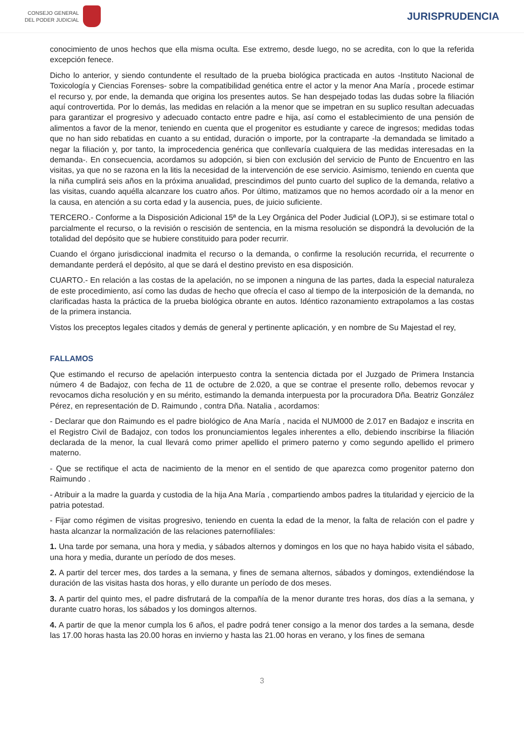CONSEJO GENERAL
DEL PODER JUDICIAL
JURISPRUDENCIA
conocimiento de unos hechos que ella misma oculta. Ese extremo, desde luego, no se acredita, con lo que la referida excepción fenece.
Dicho lo anterior, y siendo contundente el resultado de la prueba biológica practicada en autos -Instituto Nacional de Toxicología y Ciencias Forenses- sobre la compatibilidad genética entre el actor y la menor Ana María , procede estimar el recurso y, por ende, la demanda que origina los presentes autos. Se han despejado todas las dudas sobre la filiación aquí controvertida. Por lo demás, las medidas en relación a la menor que se impetran en su suplico resultan adecuadas para garantizar el progresivo y adecuado contacto entre padre e hija, así como el establecimiento de una pensión de alimentos a favor de la menor, teniendo en cuenta que el progenitor es estudiante y carece de ingresos; medidas todas que no han sido rebatidas en cuanto a su entidad, duración o importe, por la contraparte -la demandada se limitado a negar la filiación y, por tanto, la improcedencia genérica que conllevaría cualquiera de las medidas interesadas en la demanda-. En consecuencia, acordamos su adopción, si bien con exclusión del servicio de Punto de Encuentro en las visitas, ya que no se razona en la litis la necesidad de la intervención de ese servicio. Asimismo, teniendo en cuenta que la niña cumplirá seis años en la próxima anualidad, prescindimos del punto cuarto del suplico de la demanda, relativo a las visitas, cuando aquélla alcanzare los cuatro años. Por último, matizamos que no hemos acordado oír a la menor en la causa, en atención a su corta edad y la ausencia, pues, de juicio suficiente.
TERCERO.- Conforme a la Disposición Adicional 15ª de la Ley Orgánica del Poder Judicial (LOPJ), si se estimare total o parcialmente el recurso, o la revisión o rescisión de sentencia, en la misma resolución se dispondrá la devolución de la totalidad del depósito que se hubiere constituido para poder recurrir.
Cuando el órgano jurisdiccional inadmita el recurso o la demanda, o confirme la resolución recurrida, el recurrente o demandante perderá el depósito, al que se dará el destino previsto en esa disposición.
CUARTO.- En relación a las costas de la apelación, no se imponen a ninguna de las partes, dada la especial naturaleza de este procedimiento, así como las dudas de hecho que ofrecía el caso al tiempo de la interposición de la demanda, no clarificadas hasta la práctica de la prueba biológica obrante en autos. Idéntico razonamiento extrapolamos a las costas de la primera instancia.
Vistos los preceptos legales citados y demás de general y pertinente aplicación, y en nombre de Su Majestad el rey,
FALLAMOS
Que estimando el recurso de apelación interpuesto contra la sentencia dictada por el Juzgado de Primera Instancia número 4 de Badajoz, con fecha de 11 de octubre de 2.020, a que se contrae el presente rollo, debemos revocar y revocamos dicha resolución y en su mérito, estimando la demanda interpuesta por la procuradora Dña. Beatriz González Pérez, en representación de D. Raimundo , contra Dña. Natalia , acordamos:
- Declarar que don Raimundo es el padre biológico de Ana María , nacida el NUM000 de 2.017 en Badajoz e inscrita en el Registro Civil de Badajoz, con todos los pronunciamientos legales inherentes a ello, debiendo inscribirse la filiación declarada de la menor, la cual llevará como primer apellido el primero paterno y como segundo apellido el primero materno.
- Que se rectifique el acta de nacimiento de la menor en el sentido de que aparezca como progenitor paterno don Raimundo .
- Atribuir a la madre la guarda y custodia de la hija Ana María , compartiendo ambos padres la titularidad y ejercicio de la patria potestad.
- Fijar como régimen de visitas progresivo, teniendo en cuenta la edad de la menor, la falta de relación con el padre y hasta alcanzar la normalización de las relaciones paternofiliales:
1. Una tarde por semana, una hora y media, y sábados alternos y domingos en los que no haya habido visita el sábado, una hora y media, durante un período de dos meses.
2. A partir del tercer mes, dos tardes a la semana, y fines de semana alternos, sábados y domingos, extendiéndose la duración de las visitas hasta dos horas, y ello durante un período de dos meses.
3. A partir del quinto mes, el padre disfrutará de la compañía de la menor durante tres horas, dos días a la semana, y durante cuatro horas, los sábados y los domingos alternos.
4. A partir de que la menor cumpla los 6 años, el padre podrá tener consigo a la menor dos tardes a la semana, desde las 17.00 horas hasta las 20.00 horas en invierno y hasta las 21.00 horas en verano, y los fines de semana
3